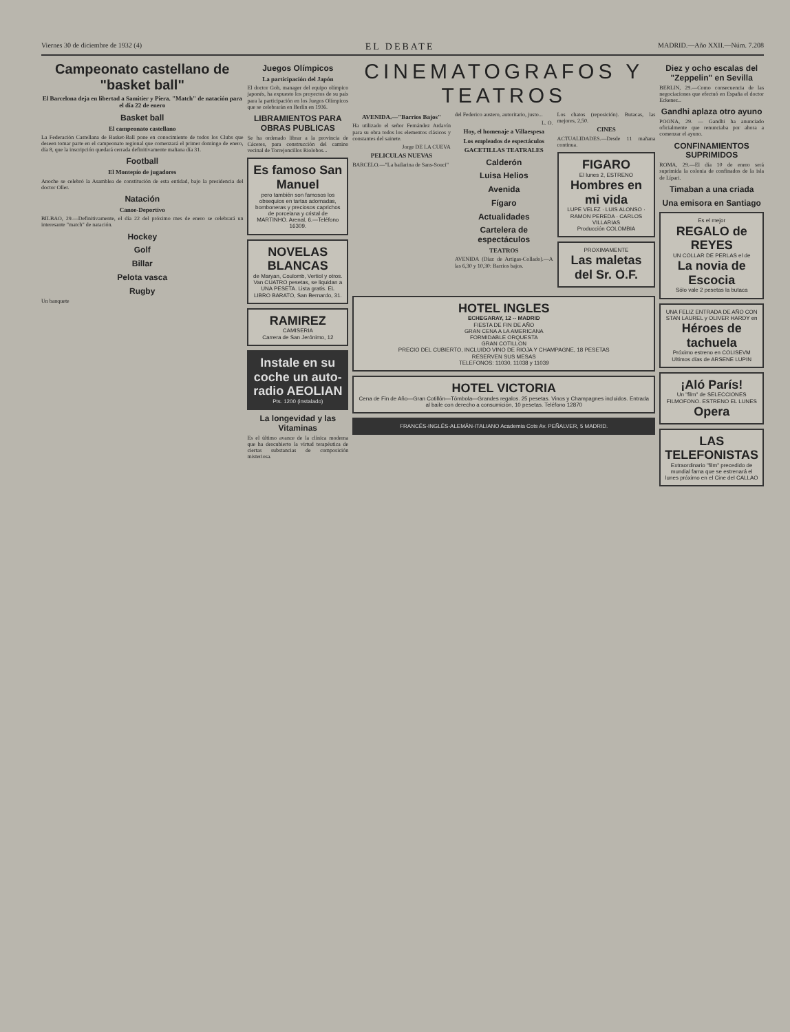Viernes 30 de diciembre de 1932 (4) EL DEBATE MADRID.—Año XXII.—Núm. 7.208
Campeonato castellano de "basket ball"
El Barcelona deja en libertad a Samitier y Piera. "Match" de natación para el día 22 de enero
Basket ball
El campeonato castellano
La Federación Castellana de Basket-Ball pone en conocimiento de todos los Clubs que deseen tomar parte en el campeonato regional que comenzará el primer domingo de enero, día 8, que la inscripción quedará cerrada definitivamente mañana día 31.
Football
El Montepío de jugadores
Anoche se celebró la Asamblea de constitución de esta entidad, bajo la presidencia del doctor Oller.
Natación
Canoe-Deportivo
BILBAO, 29.—Definitivamente, el día 22 del próximo mes de enero se celebrará un interesante "match" de natación.
Hockey
Golf
Billar
Pelota vasca
Rugby
Un banquete
Juegos Olímpicos
La participación del Japón
El doctor Goh, manager del equipo olímpico japonés, ha expuesto los proyectos de su país para la participación en los Juegos Olímpicos que se celebrarán en Berlín en 1936.
LIBRAMIENTOS PARA OBRAS PUBLICAS
Se ha ordenado librar a la provincia de Cáceres, para construcción del camino vecinal de Torrejoncillos Riolobos...
Es famoso San Manuel
pero también son famosos los obsequios en tartas adornadas, bomboneras y preciosos caprichos de porcelana y cristal de MARTINHO. Arenal, 6.—Teléfono 16309.
NOVELAS BLANCAS
de Maryan, Coulomb, Vertiol y otros. Van CUATRO pesetas, se liquidan a UNA PESETA. Lista gratis. EL LIBRO BARATO, San Bernardo, 31.
RAMIREZ
CAMISERIA
Carrera de San Jerónimo, 12
Instale en su coche un auto-radio AEOLIAN
Pts. 1200 (instalado)
La longevidad y las Vitaminas
Es el último avance de la clínica moderna que ha descubierto la virtud terapéutica de ciertas substancias de composición misteriosa.
CINEMATOGRAFOS Y TEATROS
AVENIDA.—"Barrios Bajos"
Ha utilizado el señor Fernández Ardavín para su obra todos los elementos clásicos y constantes del sainete.
Jorge DE LA CUEVA
PELICULAS NUEVAS
BARCELO.—"La bailarina de Sans-Souci"
del Federico austero, autoritario, justo...
L. O.
Hoy, el homenaje a Villaespesa
Los empleados de espectáculos
GACETILLAS TEATRALES
Calderón
Luisa Helios
Avenida
Fígaro
Actualidades
Cartelera de espectáculos
TEATROS
AVENIDA (Díaz de Artigas-Collado).—A las 6,30 y 10,30: Barrios bajos.
Los chatos (reposición). Butacas, las mejores, 2,50.
CINES
ACTUALIDADES.—Desde 11 mañana continua.
FIGARO
El lunes 2, ESTRENO
Hombres en mi vida
LUPE VELEZ · LUIS ALONSO · RAMON PEREDA · CARLOS VILLARIAS
Producción COLOMBIA
PROXIMAMENTE
Las maletas del Sr. O.F.
HOTEL INGLES
ECHEGARAY, 12 -- MADRID
FIESTA DE FIN DE AÑO
GRAN CENA A LA AMERICANA
FORMIDABLE ORQUESTA
GRAN COTILLON
PRECIO DEL CUBIERTO, INCLUIDO VINO DE RIOJA Y CHAMPAGNE, 18 PESETAS
RESERVEN SUS MESAS
TELEFONOS: 11030, 11038 y 11039
HOTEL VICTORIA
Cena de Fin de Año—Gran Cotillón—Tómbola—Grandes regalos. 25 pesetas. Vinos y Champagnes incluidos. Entrada al baile con derecho a consumición, 10 pesetas. Teléfono 12870
FRANCÉS-INGLÉS-ALEMÁN-ITALIANO Academia Cots Av. PEÑALVER, 5 MADRID.
Diez y ocho escalas del "Zeppelin" en Sevilla
BERLIN, 29.—Como consecuencia de las negociaciones que efectuó en España el doctor Eckener...
Gandhi aplaza otro ayuno
POONA, 29. — Gandhi ha anunciado oficialmente que renunciaba por ahora a comenzar el ayuno.
CONFINAMIENTOS SUPRIMIDOS
ROMA, 29.—El día 10 de enero será suprimida la colonia de confinados de la isla de Lípari.
Timaban a una criada
Una emisora en Santiago
Es el mejor
REGALO de REYES
UN COLLAR DE PERLAS el de
La novia de Escocia
Sólo vale 2 pesetas la butaca
UNA FELIZ ENTRADA DE AÑO CON STAN LAUREL y OLIVER HARDY en
Héroes de tachuela
Próximo estreno en COLISEVM
Ultimos días de ARSENE LUPIN
¡Aló París!
Un "film" de SELECCIONES FILMOFONO. ESTRENO EL LUNES
Opera
LAS TELEFONISTAS
Extraordinario "film" precedido de mundial fama que se estrenará el lunes próximo en el Cine del CALLAO